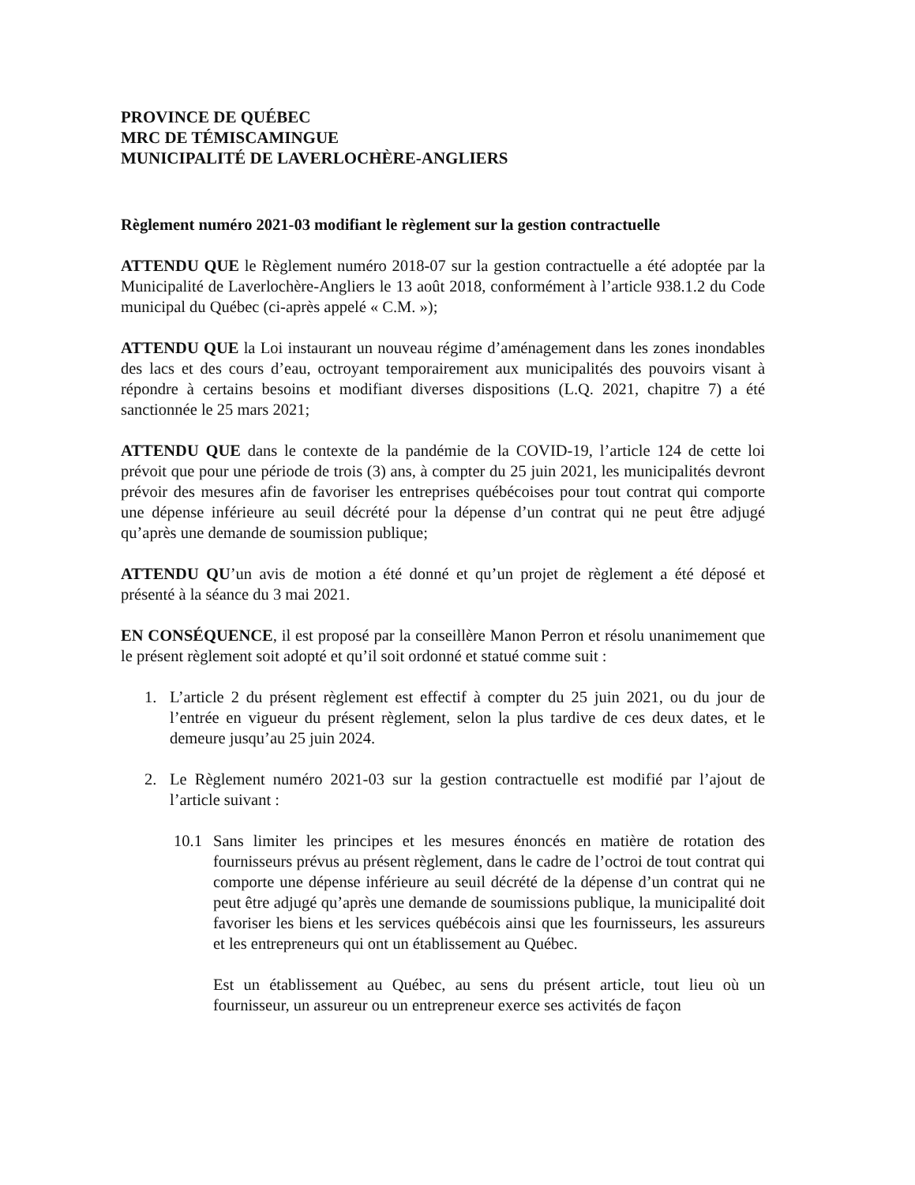PROVINCE DE QUÉBEC
MRC DE TÉMISCAMINGUE
MUNICIPALITÉ DE LAVERLOCHÈRE-ANGLIERS
Règlement numéro 2021-03 modifiant le règlement sur la gestion contractuelle
ATTENDU QUE le Règlement numéro 2018-07 sur la gestion contractuelle a été adoptée par la Municipalité de Laverlochère-Angliers le 13 août 2018, conformément à l’article 938.1.2 du Code municipal du Québec (ci-après appelé « C.M. »);
ATTENDU QUE la Loi instaurant un nouveau régime d’aménagement dans les zones inondables des lacs et des cours d’eau, octroyant temporairement aux municipalités des pouvoirs visant à répondre à certains besoins et modifiant diverses dispositions (L.Q. 2021, chapitre 7) a été sanctionnée le 25 mars 2021;
ATTENDU QUE dans le contexte de la pandémie de la COVID-19, l’article 124 de cette loi prévoit que pour une période de trois (3) ans, à compter du 25 juin 2021, les municipalités devront prévoir des mesures afin de favoriser les entreprises québécoises pour tout contrat qui comporte une dépense inférieure au seuil décrété pour la dépense d’un contrat qui ne peut être adjugé qu’après une demande de soumission publique;
ATTENDU QU’un avis de motion a été donné et qu’un projet de règlement a été déposé et présenté à la séance du 3 mai 2021.
EN CONSÉQUENCE, il est proposé par la conseillère Manon Perron et résolu unanimement que le présent règlement soit adopté et qu’il soit ordonné et statué comme suit :
1. L’article 2 du présent règlement est effectif à compter du 25 juin 2021, ou du jour de l’entrée en vigueur du présent règlement, selon la plus tardive de ces deux dates, et le demeure jusqu’au 25 juin 2024.
2. Le Règlement numéro 2021-03 sur la gestion contractuelle est modifié par l’ajout de l’article suivant :
10.1 Sans limiter les principes et les mesures énoncés en matière de rotation des fournisseurs prévus au présent règlement, dans le cadre de l’octroi de tout contrat qui comporte une dépense inférieure au seuil décrété de la dépense d’un contrat qui ne peut être adjugé qu’après une demande de soumissions publique, la municipalité doit favoriser les biens et les services québécois ainsi que les fournisseurs, les assureurs et les entrepreneurs qui ont un établissement au Québec.
Est un établissement au Québec, au sens du présent article, tout lieu où un fournisseur, un assureur ou un entrepreneur exerce ses activités de façon